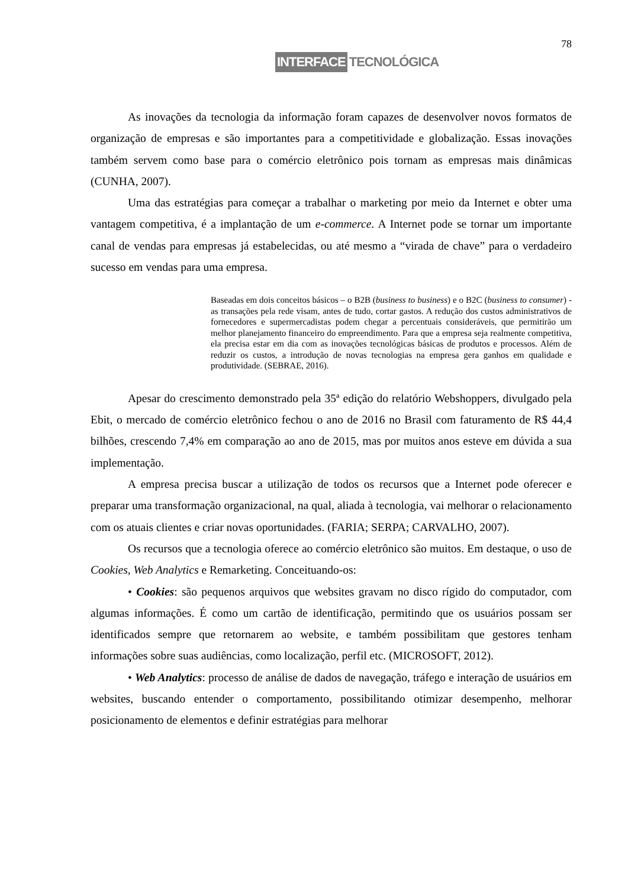78
INTERFACE TECNOLÓGICA
As inovações da tecnologia da informação foram capazes de desenvolver novos formatos de organização de empresas e são importantes para a competitividade e globalização. Essas inovações também servem como base para o comércio eletrônico pois tornam as empresas mais dinâmicas (CUNHA, 2007).
Uma das estratégias para começar a trabalhar o marketing por meio da Internet e obter uma vantagem competitiva, é a implantação de um e-commerce. A Internet pode se tornar um importante canal de vendas para empresas já estabelecidas, ou até mesmo a “virada de chave” para o verdadeiro sucesso em vendas para uma empresa.
Baseadas em dois conceitos básicos – o B2B (business to business) e o B2C (business to consumer) - as transações pela rede visam, antes de tudo, cortar gastos. A redução dos custos administrativos de fornecedores e supermercadistas podem chegar a percentuais consideráveis, que permitirão um melhor planejamento financeiro do empreendimento. Para que a empresa seja realmente competitiva, ela precisa estar em dia com as inovações tecnológicas básicas de produtos e processos. Além de reduzir os custos, a introdução de novas tecnologias na empresa gera ganhos em qualidade e produtividade. (SEBRAE, 2016).
Apesar do crescimento demonstrado pela 35ª edição do relatório Webshoppers, divulgado pela Ebit, o mercado de comércio eletrônico fechou o ano de 2016 no Brasil com faturamento de R$ 44,4 bilhões, crescendo 7,4% em comparação ao ano de 2015, mas por muitos anos esteve em dúvida a sua implementação.
A empresa precisa buscar a utilização de todos os recursos que a Internet pode oferecer e preparar uma transformação organizacional, na qual, aliada à tecnologia, vai melhorar o relacionamento com os atuais clientes e criar novas oportunidades. (FARIA; SERPA; CARVALHO, 2007).
Os recursos que a tecnologia oferece ao comércio eletrônico são muitos. Em destaque, o uso de Cookies, Web Analytics e Remarketing. Conceituando-os:
• Cookies: são pequenos arquivos que websites gravam no disco rígido do computador, com algumas informações. É como um cartão de identificação, permitindo que os usuários possam ser identificados sempre que retornarem ao website, e também possibilitam que gestores tenham informações sobre suas audiências, como localização, perfil etc. (MICROSOFT, 2012).
• Web Analytics: processo de análise de dados de navegação, tráfego e interação de usuários em websites, buscando entender o comportamento, possibilitando otimizar desempenho, melhorar posicionamento de elementos e definir estratégias para melhorar